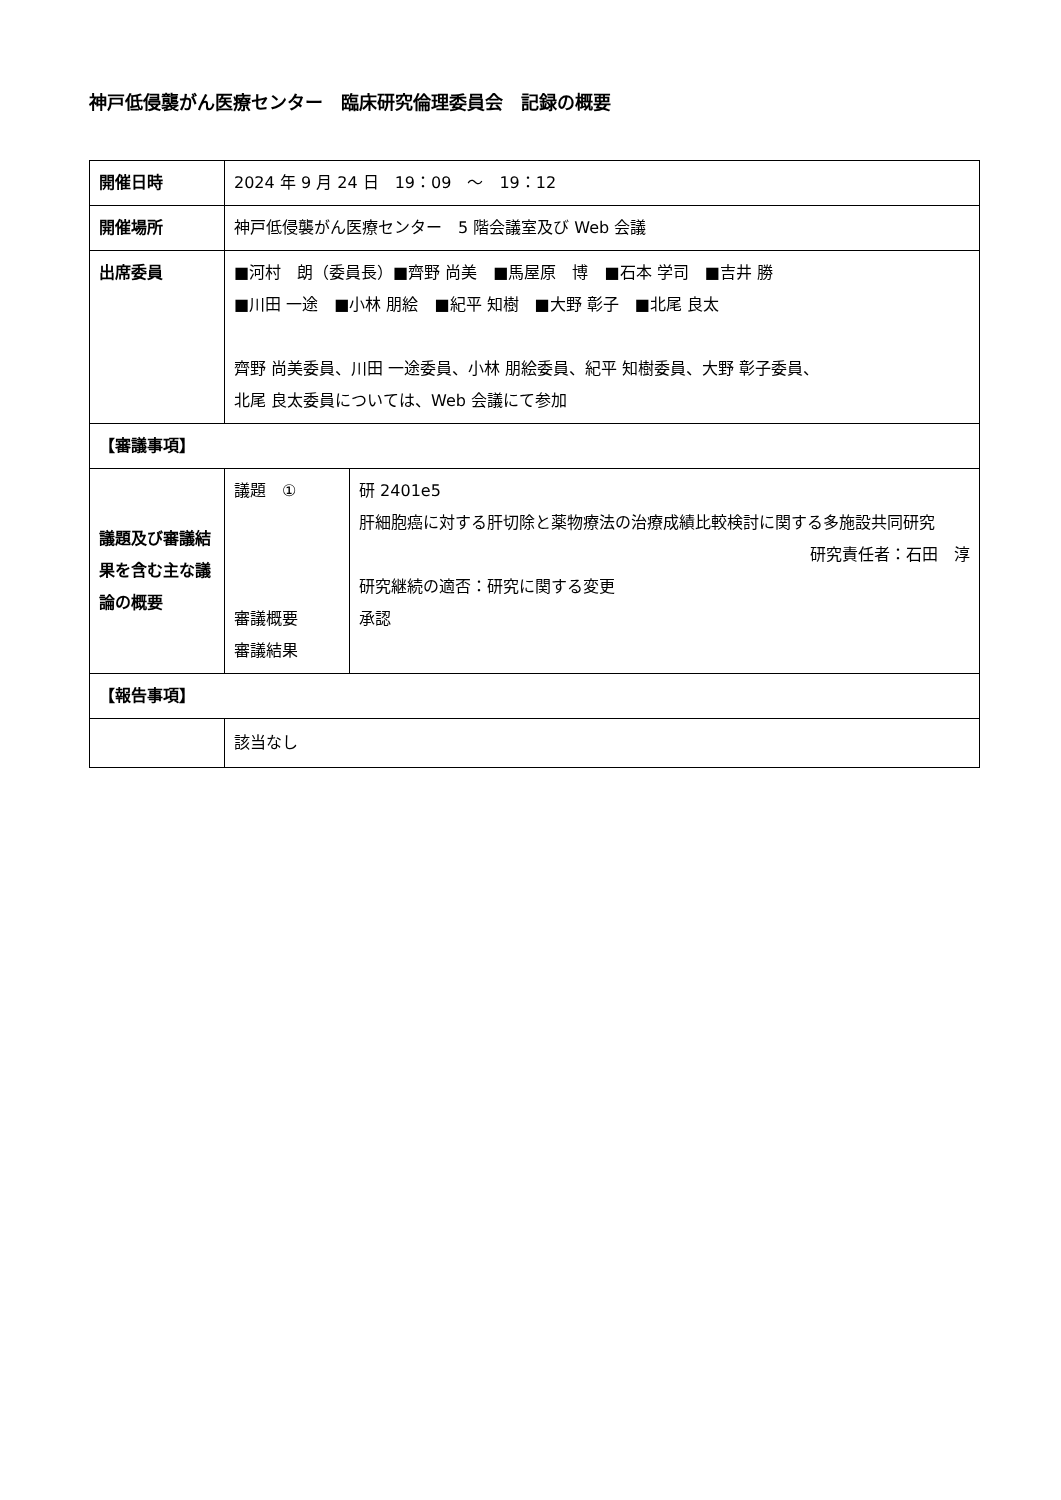神戸低侵襲がん医療センター　臨床研究倫理委員会　記録の概要
| 開催日時 | 2024 年 9 月 24 日 19：09 ～ 19：12 | |
| 開催場所 | 神戸低侵襲がん医療センター 5 階会議室及び Web 会議 | |
| 出席委員 | ■河村 朗（委員長）■齊野 尚美 ■馬屋原 博 ■石本 学司 ■吉井 勝 ■川田 一途 ■小林 朋絵 ■紀平 知樹 ■大野 彰子 ■北尾 良太 齊野 尚美委員、川田 一途委員、小林 朋絵委員、紀平 知樹委員、大野 彰子委員、 北尾 良太委員については、Web 会議にて参加 | |
| 【審議事項】 | | |
| 議題及び審議結果を含む主な議論の概要 | 議題 ① 審議概要 審議結果 | 研 2401e5 肝細胞癌に対する肝切除と薬物療法の治療成績比較検討に関する多施設共同研究 研究責任者：石田 淳 研究継続の適否：研究に関する変更 承認 |
| 【報告事項】 | | |
| | 該当なし | |